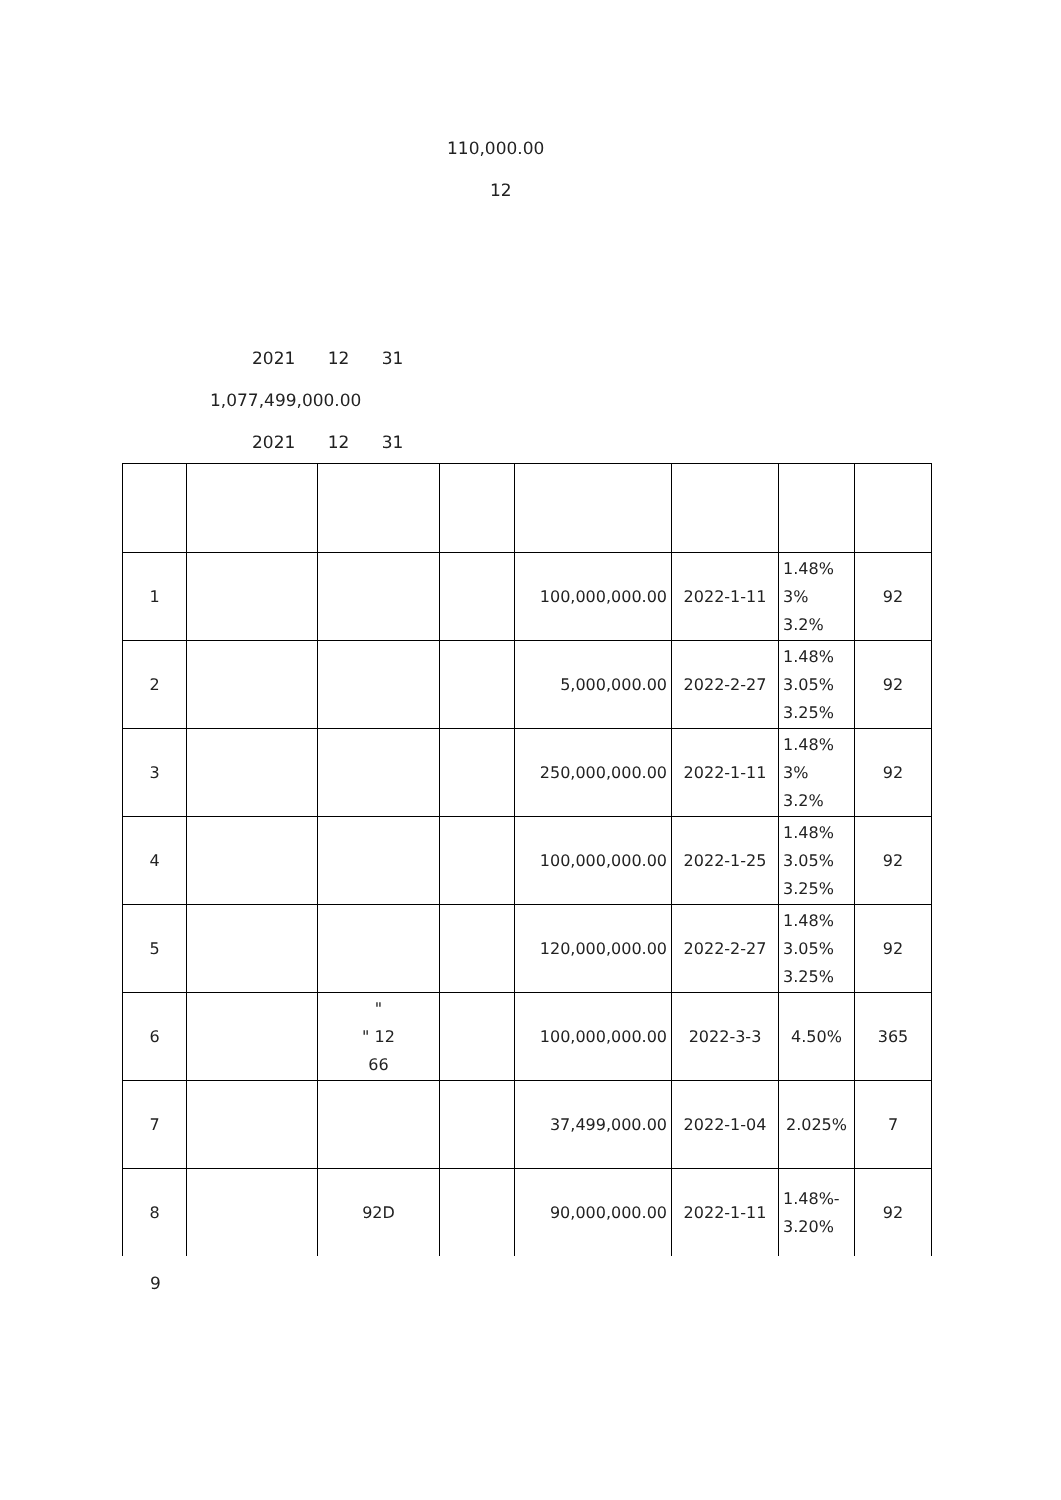110,000.00
12
2021 12 31
1,077,499,000.00
2021 12 31
| 1 | | | | 100,000,000.00 | 2022-1-11 | 1.48% 3% 3.2% | 92 |
| 2 | | | | 5,000,000.00 | 2022-2-27 | 1.48% 3.05% 3.25% | 92 |
| 3 | | | | 250,000,000.00 | 2022-1-11 | 1.48% 3% 3.2% | 92 |
| 4 | | | | 100,000,000.00 | 2022-1-25 | 1.48% 3.05% 3.25% | 92 |
| 5 | | | | 120,000,000.00 | 2022-2-27 | 1.48% 3.05% 3.25% | 92 |
| 6 | | " " 12 66 | | 100,000,000.00 | 2022-3-3 | 4.50% | 365 |
| 7 | | | | 37,499,000.00 | 2022-1-04 | 2.025% | 7 |
| 8 | | 92D | | 90,000,000.00 | 2022-1-11 | 1.48%- 3.20% | 92 |
9